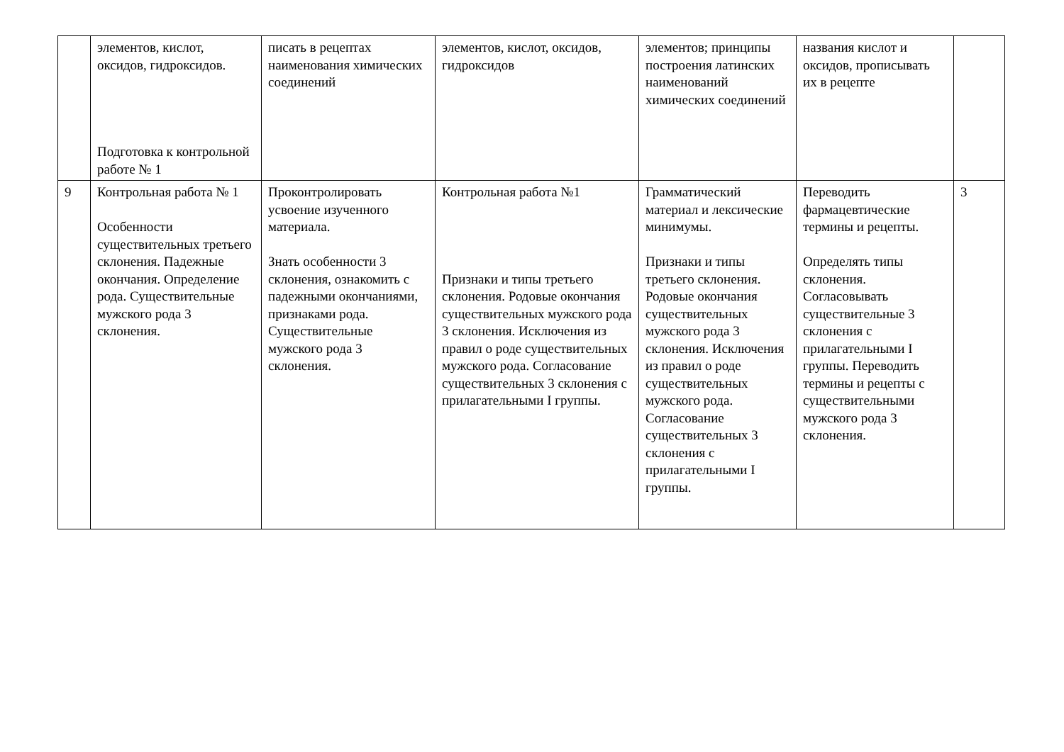| | элементов, кислот, оксидов, гидроксидов. Подготовка к контрольной работе № 1 | писать в рецептах наименования химических соединений | элементов, кислот, оксидов, гидроксидов | элементов; принципы построения латинских наименований химических соединений | названия кислот и оксидов, прописывать их в рецепте | |
| 9 | Контрольная работа № 1 Особенности существительных третьего склонения. Падежные окончания. Определение рода. Существительные мужского рода 3 склонения. | Проконтролировать усвоение изученного материала. Знать особенности 3 склонения, ознакомить с падежными окончаниями, признаками рода. Существительные мужского рода 3 склонения. | Контрольная работа №1 Признаки и типы третьего склонения. Родовые окончания существительных мужского рода 3 склонения. Исключения из правил о роде существительных мужского рода. Согласование существительных 3 склонения с прилагательными I группы. | Грамматический материал и лексические минимумы. Признаки и типы третьего склонения. Родовые окончания существительных мужского рода 3 склонения. Исключения из правил о роде существительных мужского рода. Согласование существительных 3 склонения с прилагательными I группы. | Переводить фармацевтические термины и рецепты. Определять типы склонения. Согласовывать существительные 3 склонения с прилагательными I группы. Переводить термины и рецепты с существительными мужского рода 3 склонения. | 3 |